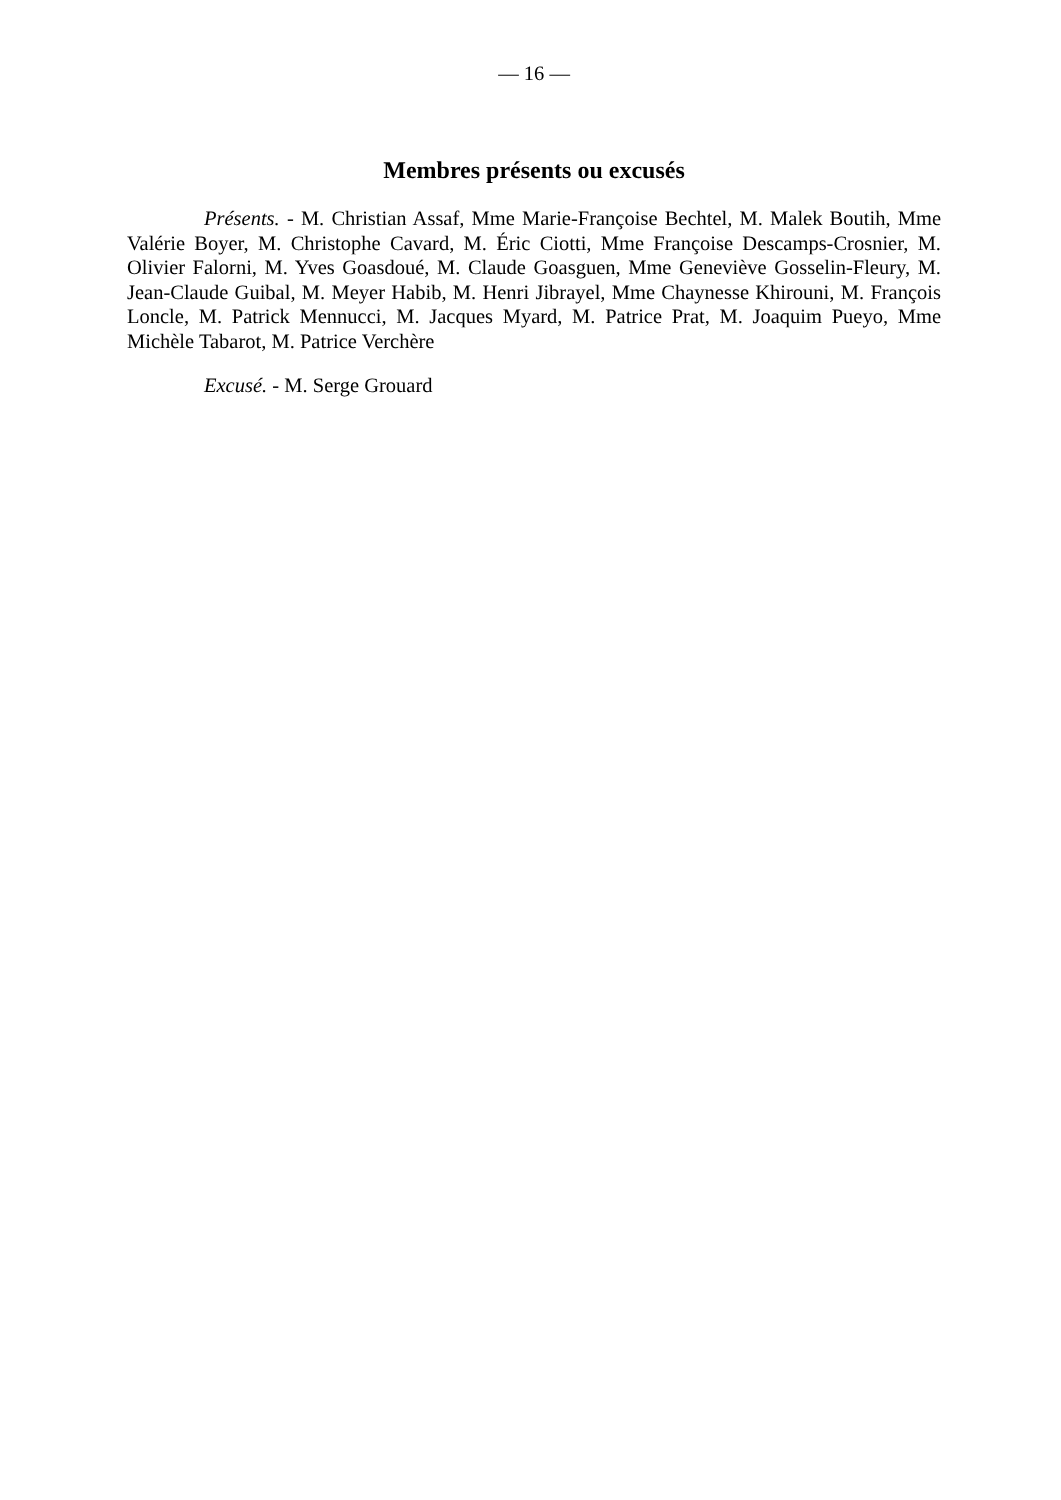— 16 —
Membres présents ou excusés
Présents. - M. Christian Assaf, Mme Marie-Françoise Bechtel, M. Malek Boutih, Mme Valérie Boyer, M. Christophe Cavard, M. Éric Ciotti, Mme Françoise Descamps-Crosnier, M. Olivier Falorni, M. Yves Goasdoué, M. Claude Goasguen, Mme Geneviève Gosselin-Fleury, M. Jean-Claude Guibal, M. Meyer Habib, M. Henri Jibrayel, Mme Chaynesse Khirouni, M. François Loncle, M. Patrick Mennucci, M. Jacques Myard, M. Patrice Prat, M. Joaquim Pueyo, Mme Michèle Tabarot, M. Patrice Verchère
Excusé. - M. Serge Grouard